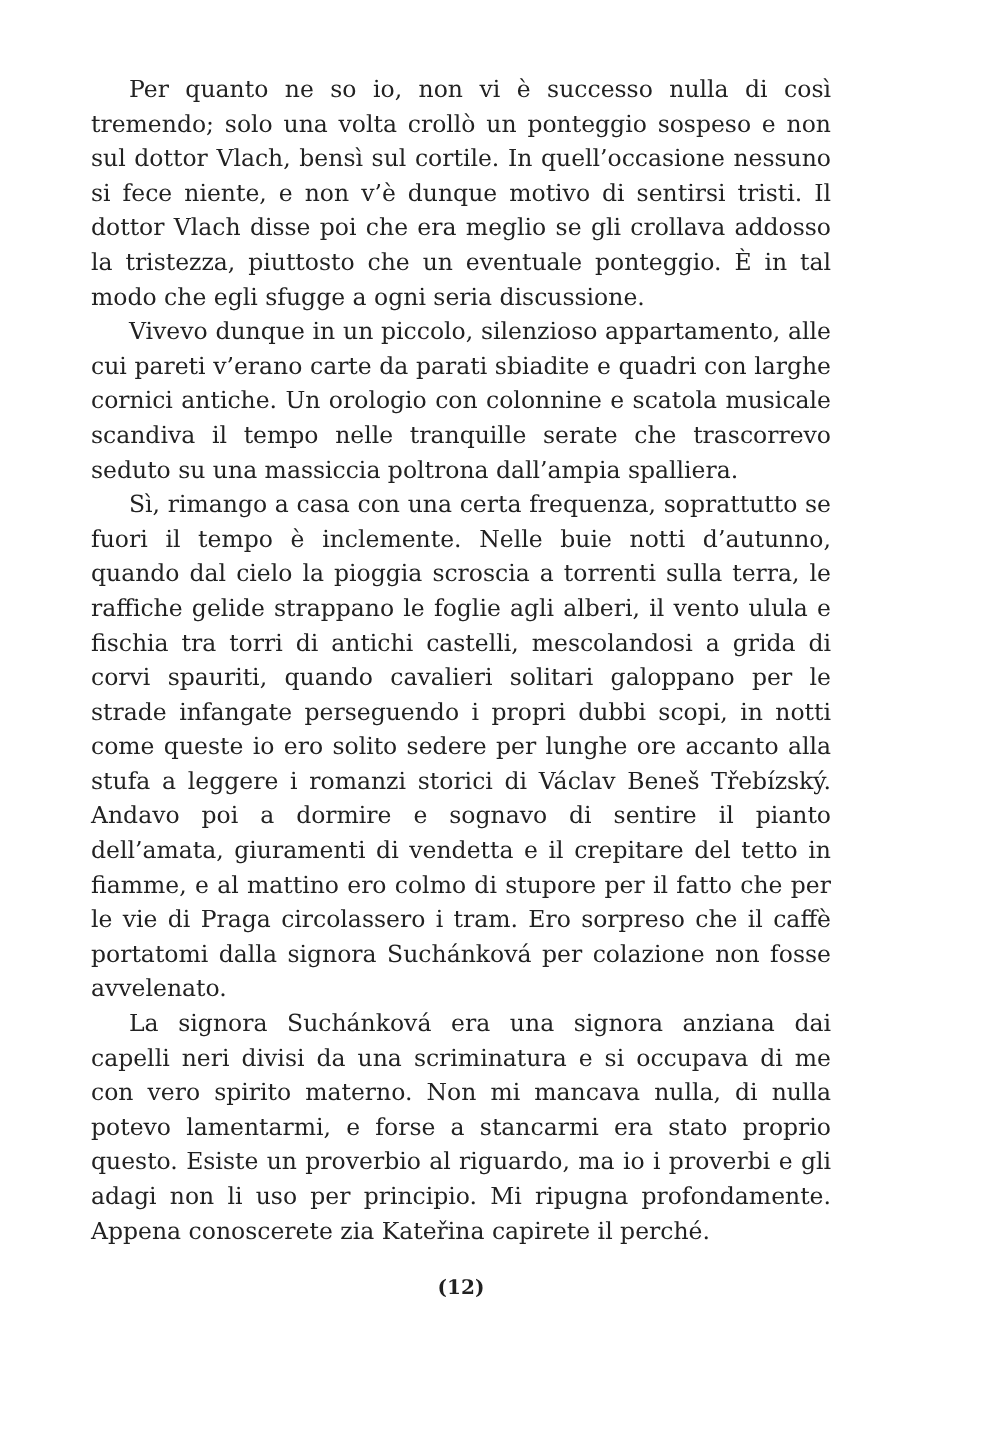Per quanto ne so io, non vi è successo nulla di così tremendo; solo una volta crollò un ponteggio sospeso e non sul dottor Vlach, bensì sul cortile. In quell’occasione nessuno si fece niente, e non v’è dunque motivo di sentirsi tristi. Il dottor Vlach disse poi che era meglio se gli crollava addosso la tristezza, piuttosto che un eventuale ponteggio. È in tal modo che egli sfugge a ogni seria discussione.
Vivevo dunque in un piccolo, silenzioso appartamento, alle cui pareti v’erano carte da parati sbiadite e quadri con larghe cornici antiche. Un orologio con colonnine e scatola musicale scandiva il tempo nelle tranquille serate che trascorrevo seduto su una massiccia poltrona dall’ampia spalliera.
Sì, rimango a casa con una certa frequenza, soprattutto se fuori il tempo è inclemente. Nelle buie notti d’autunno, quando dal cielo la pioggia scroscia a torrenti sulla terra, le raffiche gelide strappano le foglie agli alberi, il vento ulula e fischia tra torri di antichi castelli, mescolandosi a grida di corvi spauriti, quando cavalieri solitari galoppano per le strade infangate perseguendo i propri dubbi scopi, in notti come queste io ero solito sedere per lunghe ore accanto alla stufa a leggere i romanzi storici di Václav Beneš Třebízský. Andavo poi a dormire e sognavo di sentire il pianto dell’amata, giuramenti di vendetta e il crepitare del tetto in fiamme, e al mattino ero colmo di stupore per il fatto che per le vie di Praga circolassero i tram. Ero sorpreso che il caffè portatomi dalla signora Suchánková per colazione non fosse avvelenato.
La signora Suchánková era una signora anziana dai capelli neri divisi da una scriminatura e si occupava di me con vero spirito materno. Non mi mancava nulla, di nulla potevo lamentarmi, e forse a stancarmi era stato proprio questo. Esiste un proverbio al riguardo, ma io i proverbi e gli adagi non li uso per principio. Mi ripugna profondamente. Appena conoscerete zia Kateřina capirete il perché.
(12)